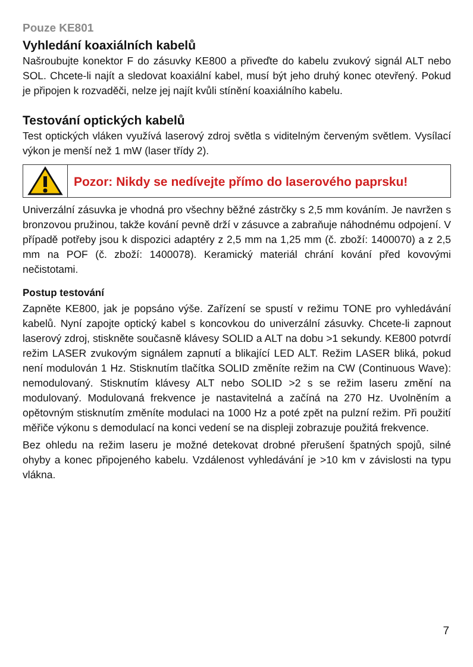Pouze KE801
Vyhledání koaxiálních kabelů
Našroubujte konektor F do zásuvky KE800 a přiveďte do kabelu zvukový signál ALT nebo SOL. Chcete-li najít a sledovat koaxiální kabel, musí být jeho druhý konec otevřený. Pokud je připojen k rozvaděči, nelze jej najít kvůli stínění koaxiálního kabelu.
Testování optických kabelů
Test optických vláken využívá laserový zdroj světla s viditelným červeným světlem. Vysílací výkon je menší než 1 mW (laser třídy 2).
Pozor: Nikdy se nedívejte přímo do laserového paprsku!
Univerzální zásuvka je vhodná pro všechny běžné zástrčky s 2,5 mm kováním. Je navržen s bronzovou pružinou, takže kování pevně drží v zásuvce a zabraňuje náhodnému odpojení. V případě potřeby jsou k dispozici adaptéry z 2,5 mm na 1,25 mm (č. zboží: 1400070) a z 2,5 mm na POF (č. zboží: 1400078). Keramický materiál chrání kování před kovovými nečistotami.
Postup testování
Zapněte KE800, jak je popsáno výše. Zařízení se spustí v režimu TONE pro vyhledávání kabelů. Nyní zapojte optický kabel s koncovkou do univerzální zásuvky. Chcete-li zapnout laserový zdroj, stiskněte současně klávesy SOLID a ALT na dobu >1 sekundy. KE800 potvrdí režim LASER zvukovým signálem zapnutí a blikající LED ALT. Režim LASER bliká, pokud není modulován 1 Hz. Stisknutím tlačítka SOLID změníte režim na CW (Continuous Wave): nemodulovaný. Stisknutím klávesy ALT nebo SOLID >2 s se režim laseru změní na modulovaný. Modulovaná frekvence je nastavitelná a začíná na 270 Hz. Uvolněním a opětovným stisknutím změníte modulaci na 1000 Hz a poté zpět na pulzní režim. Při použití měřiče výkonu s demodulací na konci vedení se na displeji zobrazuje použitá frekvence.
Bez ohledu na režim laseru je možné detekovat drobné přerušení špatných spojů, silné ohyby a konec připojeného kabelu. Vzdálenost vyhledávání je >10 km v závislosti na typu vlákna.
7